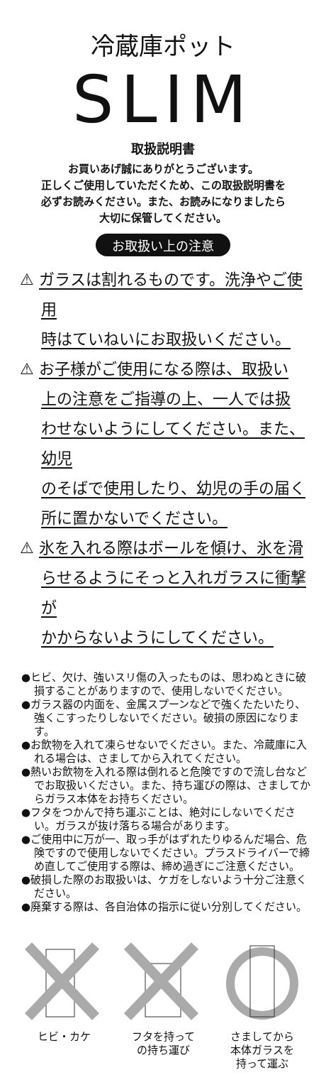冷蔵庫ポット
SLIM
取扱説明書
お買いあげ誠にありがとうございます。
正しくご使用していただくため、この取扱説明書を
必ずお読みください。また、お読みになりましたら
大切に保管してください。
お取扱い上の注意
⚠ ガラスは割れるものです。洗浄やご使用
時はていねいにお取扱いください。
⚠ お子様がご使用になる際は、取扱い
上の注意をご指導の上、一人では扱
わせないようにしてください。また、幼児
のそばで使用したり、幼児の手の届く
所に置かないでください。
⚠ 氷を入れる際はボールを傾け、氷を滑
らせるようにそっと入れガラスに衝撃が
かからないようにしてください。
●ヒビ、欠け、強いスリ傷の入ったものは、思わぬときに破損することがありますので、使用しないでください。
●ガラス器の内面を、金属スプーンなどで強くたたいたり、強くこすったりしないでください。破損の原因になります。
●お飲物を入れて凍らせないでください。また、冷蔵庫に入れる場合は、さましてから入れてください。
●熱いお飲物を入れる際は倒れると危険ですので流し台などでお取扱いください。また、持ち運びの際は、さましてからガラス本体をお持ちください。
●フタをつかんで持ち運ぶことは、絶対にしないでください。ガラスが抜け落ちる場合があります。
●ご使用中に万が一、取っ手がはずれたりゆるんだ場合、危険ですので使用しないでください。プラスドライバーで締め直してご使用する際は、締め過ぎにご注意ください。
●破損した際のお取扱いは、ケガをしないよう十分ご注意ください。
●廃棄する際は、各自治体の指示に従い分別してください。
ヒビ・カケ フタを持って
の持ち運び
さましてから
本体ガラスを
持って運ぶ